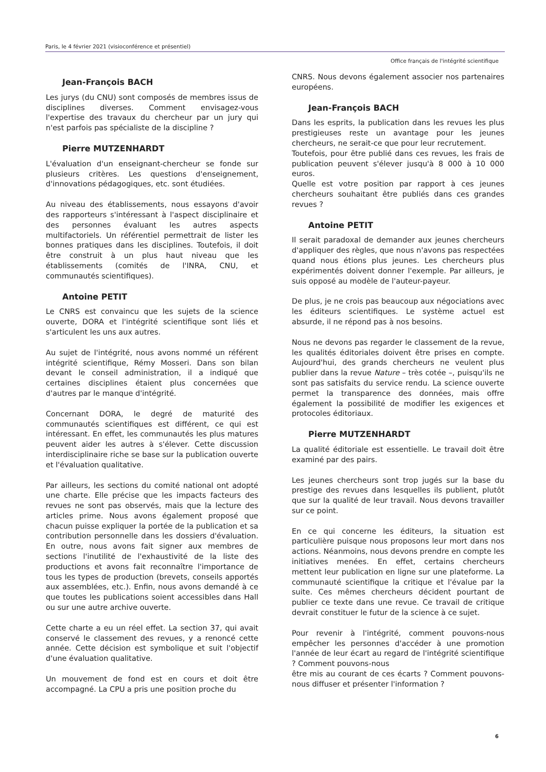Paris, le 4 février 2021 (visioconférence et présentiel)
Office français de l'intégrité scientifique
Jean-François BACH
Les jurys (du CNU) sont composés de membres issus de disciplines diverses. Comment envisagez-vous l'expertise des travaux du chercheur par un jury qui n'est parfois pas spécialiste de la discipline ?
Pierre MUTZENHARDT
L'évaluation d'un enseignant-chercheur se fonde sur plusieurs critères. Les questions d'enseignement, d'innovations pédagogiques, etc. sont étudiées.
Au niveau des établissements, nous essayons d'avoir des rapporteurs s'intéressant à l'aspect disciplinaire et des personnes évaluant les autres aspects multifactoriels. Un référentiel permettrait de lister les bonnes pratiques dans les disciplines. Toutefois, il doit être construit à un plus haut niveau que les établissements (comités de l'INRA, CNU, et communautés scientifiques).
Antoine PETIT
Le CNRS est convaincu que les sujets de la science ouverte, DORA et l'intégrité scientifique sont liés et s'articulent les uns aux autres.
Au sujet de l'intégrité, nous avons nommé un référent intégrité scientifique, Rémy Mosseri. Dans son bilan devant le conseil administration, il a indiqué que certaines disciplines étaient plus concernées que d'autres par le manque d'intégrité.
Concernant DORA, le degré de maturité des communautés scientifiques est différent, ce qui est intéressant. En effet, les communautés les plus matures peuvent aider les autres à s'élever. Cette discussion interdisciplinaire riche se base sur la publication ouverte et l'évaluation qualitative.
Par ailleurs, les sections du comité national ont adopté une charte. Elle précise que les impacts facteurs des revues ne sont pas observés, mais que la lecture des articles prime. Nous avons également proposé que chacun puisse expliquer la portée de la publication et sa contribution personnelle dans les dossiers d'évaluation. En outre, nous avons fait signer aux membres de sections l'inutilité de l'exhaustivité de la liste des productions et avons fait reconnaître l'importance de tous les types de production (brevets, conseils apportés aux assemblées, etc.). Enfin, nous avons demandé à ce que toutes les publications soient accessibles dans Hall ou sur une autre archive ouverte.
Cette charte a eu un réel effet. La section 37, qui avait conservé le classement des revues, y a renoncé cette année. Cette décision est symbolique et suit l'objectif d'une évaluation qualitative.
Un mouvement de fond est en cours et doit être accompagné. La CPU a pris une position proche du
CNRS. Nous devons également associer nos partenaires européens.
Jean-François BACH
Dans les esprits, la publication dans les revues les plus prestigieuses reste un avantage pour les jeunes chercheurs, ne serait-ce que pour leur recrutement.
Toutefois, pour être publié dans ces revues, les frais de publication peuvent s'élever jusqu'à 8 000 à 10 000 euros.
Quelle est votre position par rapport à ces jeunes chercheurs souhaitant être publiés dans ces grandes revues ?
Antoine PETIT
Il serait paradoxal de demander aux jeunes chercheurs d'appliquer des règles, que nous n'avons pas respectées quand nous étions plus jeunes. Les chercheurs plus expérimentés doivent donner l'exemple. Par ailleurs, je suis opposé au modèle de l'auteur-payeur.
De plus, je ne crois pas beaucoup aux négociations avec les éditeurs scientifiques. Le système actuel est absurde, il ne répond pas à nos besoins.
Nous ne devons pas regarder le classement de la revue, les qualités éditoriales doivent être prises en compte. Aujourd'hui, des grands chercheurs ne veulent plus publier dans la revue Nature – très cotée –, puisqu'ils ne sont pas satisfaits du service rendu. La science ouverte permet la transparence des données, mais offre également la possibilité de modifier les exigences et protocoles éditoriaux.
Pierre MUTZENHARDT
La qualité éditoriale est essentielle. Le travail doit être examiné par des pairs.
Les jeunes chercheurs sont trop jugés sur la base du prestige des revues dans lesquelles ils publient, plutôt que sur la qualité de leur travail. Nous devons travailler sur ce point.
En ce qui concerne les éditeurs, la situation est particulière puisque nous proposons leur mort dans nos actions. Néanmoins, nous devons prendre en compte les initiatives menées. En effet, certains chercheurs mettent leur publication en ligne sur une plateforme. La communauté scientifique la critique et l'évalue par la suite. Ces mêmes chercheurs décident pourtant de publier ce texte dans une revue. Ce travail de critique devrait constituer le futur de la science à ce sujet.
Pour revenir à l'intégrité, comment pouvons-nous empêcher les personnes d'accéder à une promotion l'année de leur écart au regard de l'intégrité scientifique ? Comment pouvons-nous
être mis au courant de ces écarts ? Comment pouvons-nous diffuser et présenter l'information ?
6